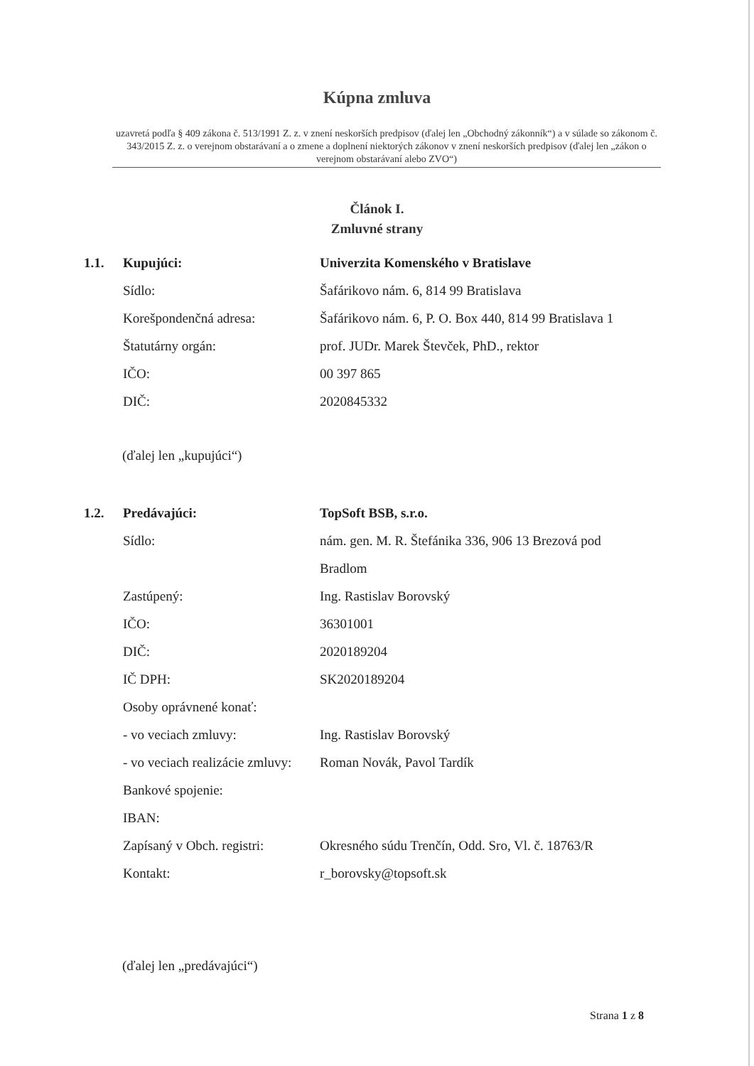Kúpna zmluva
uzavretá podľa § 409 zákona č. 513/1991 Z. z. v znení neskorších predpisov (ďalej len „Obchodný zákonník“) a v súlade so zákonom č. 343/2015 Z. z. o verejnom obstarávaní a o zmene a doplnení niektorých zákonov v znení neskorších predpisov (ďalej len „zákon o verejnom obstarávaní alebo ZVO“)
Článok I.
Zmluvné strany
| 1.1. | Kupujúci: | Univerzita Komenského v Bratislave |
| | Sídlo: | Šafárikovo nám. 6, 814 99 Bratislava |
| | Korešpondenčná adresa: | Šafárikovo nám. 6, P. O. Box 440, 814 99 Bratislava 1 |
| | Štatutárny orgán: | prof. JUDr. Marek Števček, PhD., rektor |
| | IČO: | 00 397 865 |
| | DIČ: | 2020845332 |
(ďalej len „kupujúci“)
| 1.2. | Predávajúci: | TopSoft BSB, s.r.o. |
| | Sídlo: | nám. gen. M. R. Štefánika 336, 906 13 Brezová pod Bradlom |
| | Zastúpený: | Ing. Rastislav Borovský |
| | IČO: | 36301001 |
| | DIČ: | 2020189204 |
| | IČ DPH: | SK2020189204 |
| | Osoby oprávnené konať: | |
| | - vo veciach zmluvy: | Ing. Rastislav Borovský |
| | - vo veciach realizácie zmluvy: | Roman Novák, Pavol Tardík |
| | Bankové spojenie: | |
| | IBAN: | |
| | Zapísaný v Obch. registri: | Okresného súdu Trenčín, Odd. Sro, Vl. č. 18763/R |
| | Kontakt: | r_borovsky@topsoft.sk |
(ďalej len „predávajúci“)
Strana 1 z 8